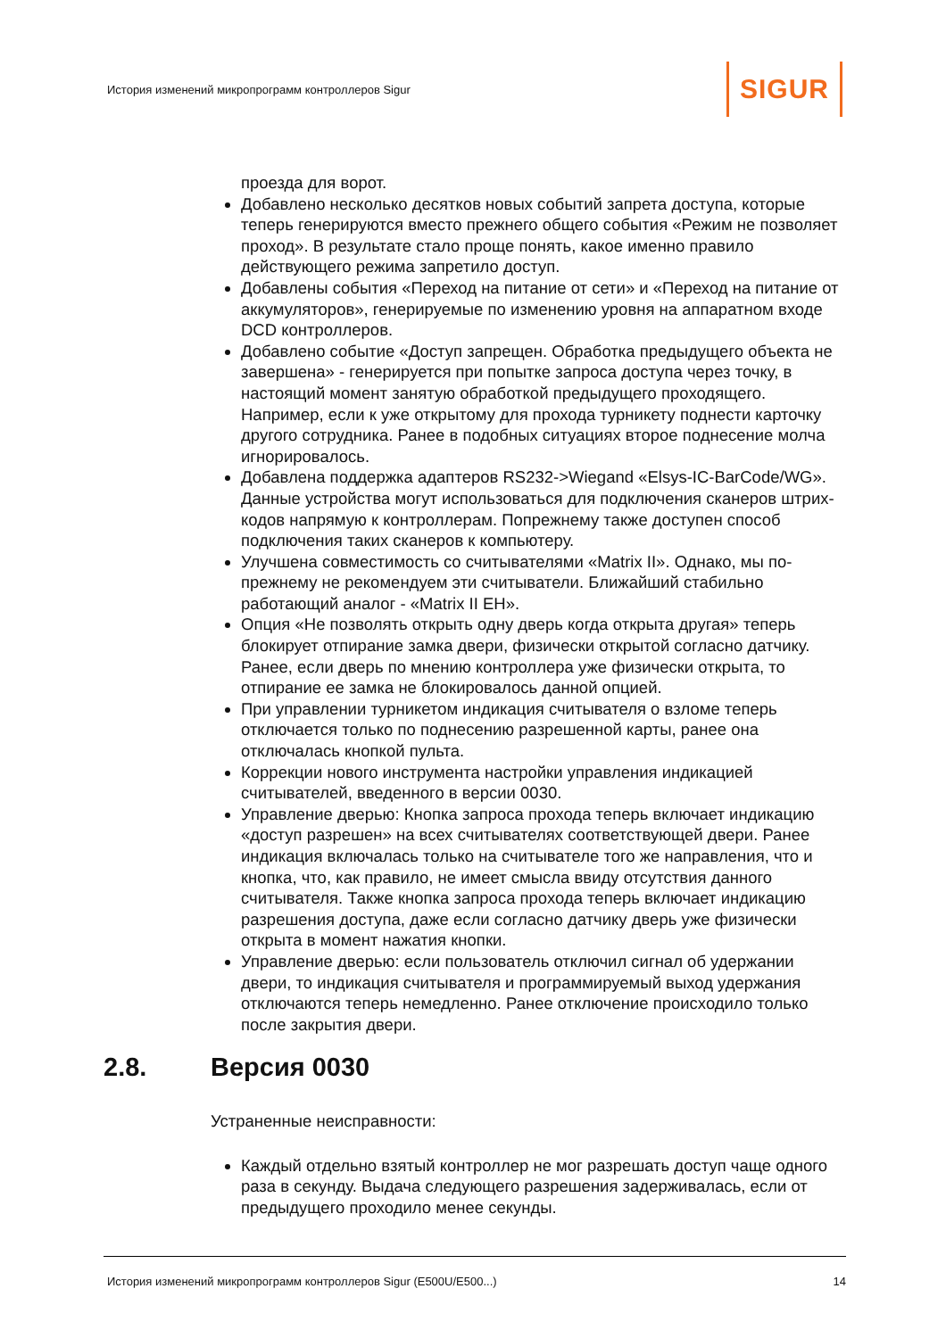История изменений микропрограмм контроллеров Sigur
SIGUR
проезда для ворот.
Добавлено несколько десятков новых событий запрета доступа, которые теперь генерируются вместо прежнего общего события «Режим не позволяет проход». В результате стало проще понять, какое именно правило действующего режима запретило доступ.
Добавлены события «Переход на питание от сети» и «Переход на питание от аккумуляторов», генерируемые по изменению уровня на аппаратном входе DCD контроллеров.
Добавлено событие «Доступ запрещен. Обработка предыдущего объекта не завершена» - генерируется при попытке запроса доступа через точку, в настоящий момент занятую обработкой предыдущего проходящего. Например, если к уже открытому для прохода турникету поднести карточку другого сотрудника. Ранее в подобных ситуациях второе поднесение молча игнорировалось.
Добавлена поддержка адаптеров RS232->Wiegand «Elsys-IC-BarCode/WG». Данные устройства могут использоваться для подключения сканеров штрих-кодов напрямую к контроллерам. Попрежнему также доступен способ подключения таких сканеров к компьютеру.
Улучшена совместимость со считывателями «Matrix II». Однако, мы по-прежнему не рекомендуем эти считыватели. Ближайший стабильно работающий аналог - «Matrix II EH».
Опция «Не позволять открыть одну дверь когда открыта другая» теперь блокирует отпирание замка двери, физически открытой согласно датчику. Ранее, если дверь по мнению контроллера уже физически открыта, то отпирание ее замка не блокировалось данной опцией.
При управлении турникетом индикация считывателя о взломе теперь отключается только по поднесению разрешенной карты, ранее она отключалась кнопкой пульта.
Коррекции нового инструмента настройки управления индикацией считывателей, введенного в версии 0030.
Управление дверью: Кнопка запроса прохода теперь включает индикацию «доступ разрешен» на всех считывателях соответствующей двери. Ранее индикация включалась только на считывателе того же направления, что и кнопка, что, как правило, не имеет смысла ввиду отсутствия данного считывателя. Также кнопка запроса прохода теперь включает индикацию разрешения доступа, даже если согласно датчику дверь уже физически открыта в момент нажатия кнопки.
Управление дверью: если пользователь отключил сигнал об удержании двери, то индикация считывателя и программируемый выход удержания отключаются теперь немедленно. Ранее отключение происходило только после закрытия двери.
2.8. Версия 0030
Устраненные неисправности:
Каждый отдельно взятый контроллер не мог разрешать доступ чаще одного раза в секунду. Выдача следующего разрешения задерживалась, если от предыдущего проходило менее секунды.
История изменений микропрограмм контроллеров Sigur (E500U/E500...) 14